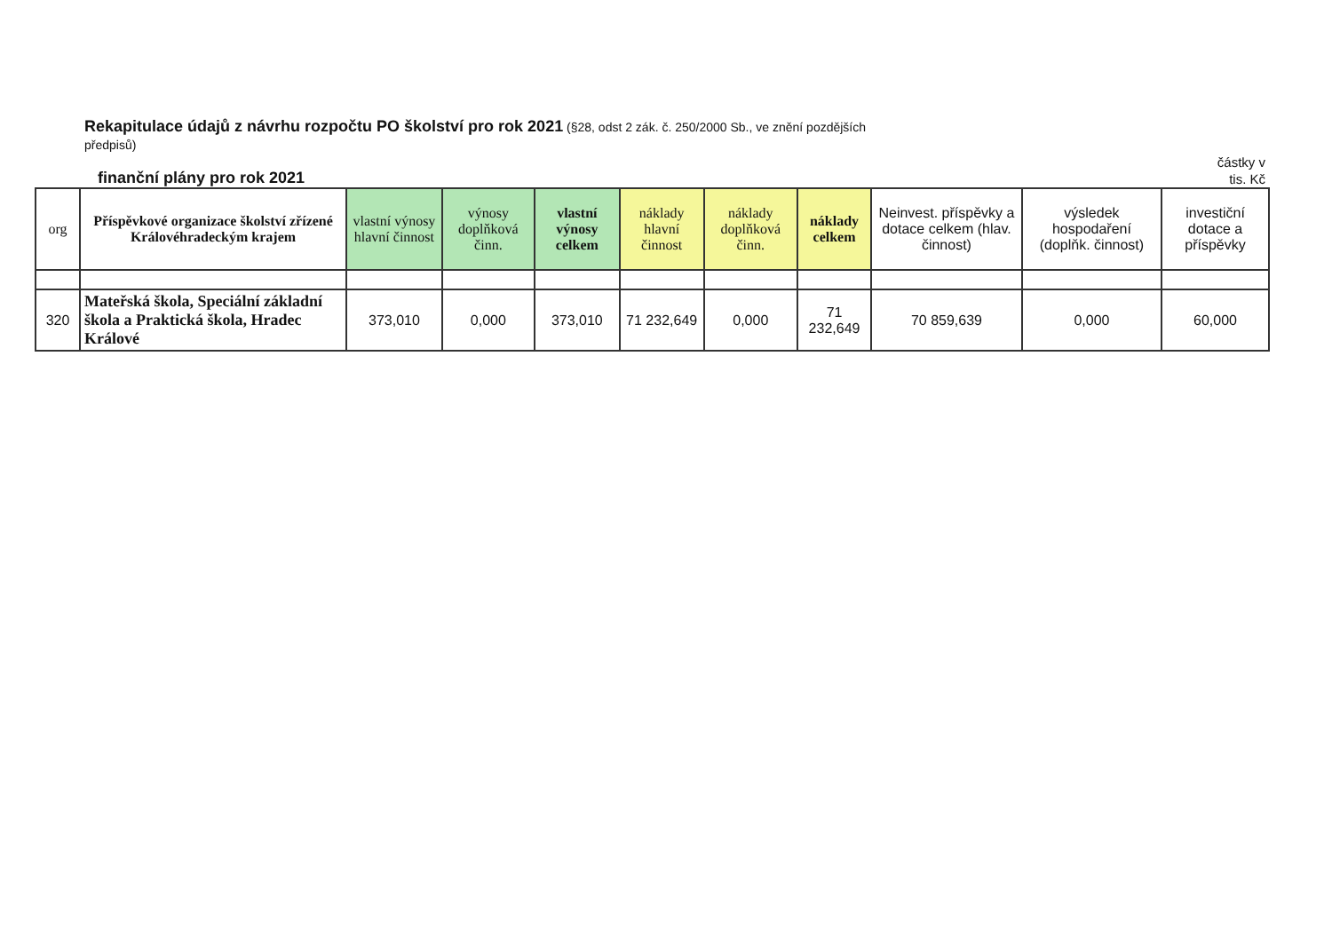Rekapitulace údajů z návrhu rozpočtu PO školství pro rok 2021 (§28, odst 2 zák. č. 250/2000 Sb., ve znění pozdějších předpisů)
finanční plány pro rok 2021
částky v
tis. Kč
| org | Příspěvkové organizace školství zřízené Královéhradeckým krajem | vlastní výnosy hlavní činnost | výnosy doplňková činn. | vlastní výnosy celkem | náklady hlavní činnost | náklady doplňková činn. | náklady celkem | Neinvest. příspěvky a dotace celkem (hlav. činnost) | výsledek hospodaření (doplňk. činnost) | investiční dotace a příspěvky |
| --- | --- | --- | --- | --- | --- | --- | --- | --- | --- | --- |
| 320 | Mateřská škola, Speciální základní škola a Praktická škola, Hradec Králové | 373,010 | 0,000 | 373,010 | 71 232,649 | 0,000 | 71 232,649 | 70 859,639 | 0,000 | 60,000 |